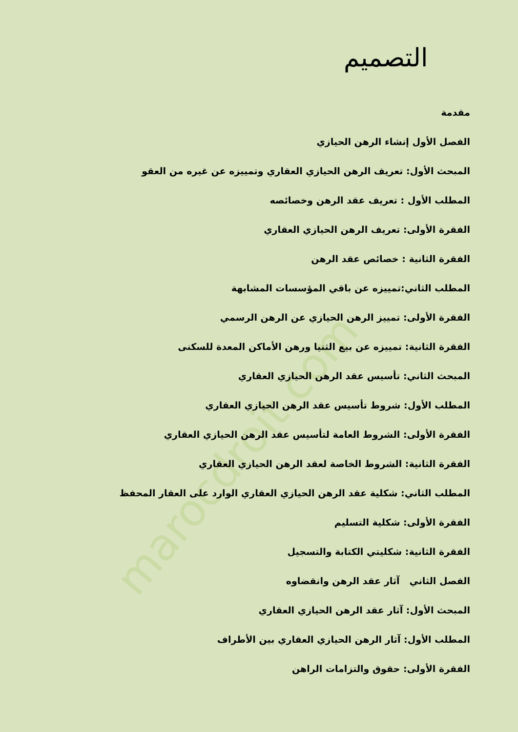marocdroit.com
التصميم
مقدمة
الفصل الأول إنشاء الرهن الحيازي
المبحث الأول: تعريف الرهن الحيازي العقاري وتمييزه عن غيره من العقو
المطلب الأول : تعريف عقد الرهن وخصائصه
الفقرة الأولى: تعريف الرهن الحيازي العقاري
الفقرة الثانية : خصائص عقد الرهن
المطلب الثاني:تمييزه عن باقي المؤسسات المشابهة
الفقرة الأولى: تمييز الرهن الحيازي عن الرهن الرسمي
الفقرة الثانية: تمييزه عن بيع الثنيا ورهن الأماكن المعدة للسكنى
المبحث الثاني: تأسيس عقد الرهن الحيازي العقاري
المطلب الأول: شروط تأسيس عقد الرهن الحيازي العقاري
الفقرة الأولى: الشروط العامة لتأسيس عقد الرهن الحيازي العقاري
الفقرة الثانية: الشروط الخاصة لعقد الرهن الحيازي العقاري
المطلب الثاني: شكلية عقد الرهن الحيازي العقاري الوارد على العقار المحفظ
الفقرة الأولى: شكلية التسليم
الفقرة الثانية: شكليتي الكتابة والتسجيل
الفصل الثاني آثار عقد الرهن وانقضاوه
المبحث الأول: آثار عقد الرهن الحيازي العقاري
المطلب الأول: آثار الرهن الحيازي العقاري بين الأطراف
الفقرة الأولى: حقوق والتزامات الراهن